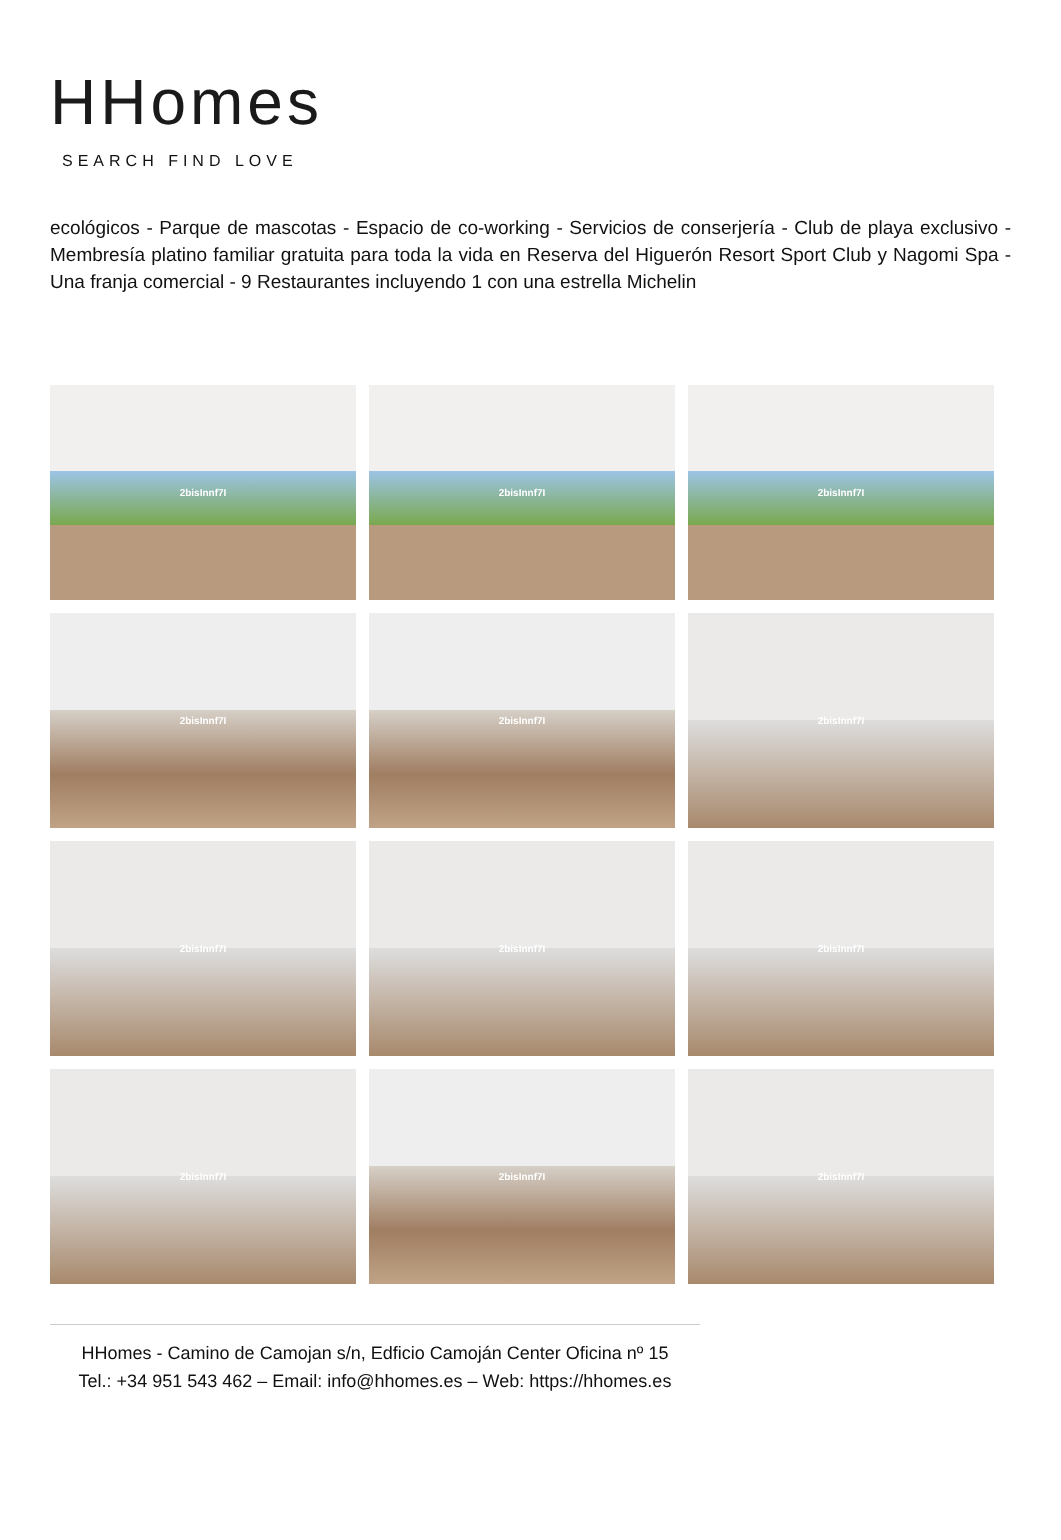HHomes
SEARCH FIND LOVE
ecológicos - Parque de mascotas - Espacio de co-working - Servicios de conserjería - Club de playa exclusivo - Membresía platino familiar gratuita para toda la vida en Reserva del Higuerón Resort Sport Club y Nagomi Spa - Una franja comercial - 9 Restaurantes incluyendo 1 con una estrella Michelin
2bisInnf7I
2bisInnf7I
2bisInnf7I
2bisInnf7I
2bisInnf7I
2bisInnf7I
2bisInnf7I
2bisInnf7I
2bisInnf7I
2bisInnf7I
2bisInnf7I
2bisInnf7I
HHomes - Camino de Camojan s/n, Edficio Camoján Center Oficina nº 15
Tel.: +34 951 543 462 – Email: info@hhomes.es – Web: https://hhomes.es